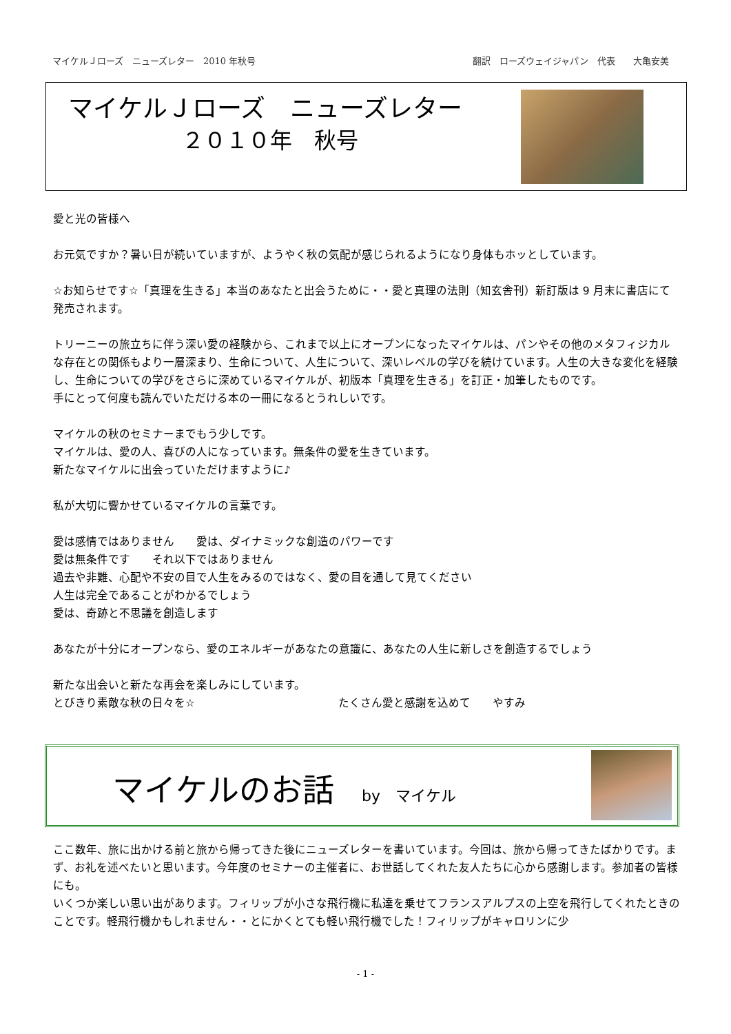マイケルＪローズ　ニューズレター　2010 年秋号 翻訳　ローズウェイジャパン　代表　　大亀安美
マイケルＪローズ　ニューズレター
２０１０年　秋号
愛と光の皆様へ
お元気ですか？暑い日が続いていますが、ようやく秋の気配が感じられるようになり身体もホッとしています。
☆お知らせです☆「真理を生きる」本当のあなたと出会うために・・愛と真理の法則（知玄舎刊）新訂版は 9 月末に書店にて発売されます。
トリーニーの旅立ちに伴う深い愛の経験から、これまで以上にオープンになったマイケルは、パンやその他のメタフィジカルな存在との関係もより一層深まり、生命について、人生について、深いレベルの学びを続けています。人生の大きな変化を経験し、生命についての学びをさらに深めているマイケルが、初版本「真理を生きる」を訂正・加筆したものです。
手にとって何度も読んでいただける本の一冊になるとうれしいです。
マイケルの秋のセミナーまでもう少しです。
マイケルは、愛の人、喜びの人になっています。無条件の愛を生きています。
新たなマイケルに出会っていただけますように♪
私が大切に響かせているマイケルの言葉です。
愛は感情ではありません　　愛は、ダイナミックな創造のパワーです
愛は無条件です　　それ以下ではありません
過去や非難、心配や不安の目で人生をみるのではなく、愛の目を通して見てください
人生は完全であることがわかるでしょう
愛は、奇跡と不思議を創造します
あなたが十分にオープンなら、愛のエネルギーがあなたの意識に、あなたの人生に新しさを創造するでしょう
新たな出会いと新たな再会を楽しみにしています。
とびきり素敵な秋の日々を☆　　　　　　　　　　　　　たくさん愛と感謝を込めて　　やすみ
マイケルのお話 by　マイケル
ここ数年、旅に出かける前と旅から帰ってきた後にニューズレターを書いています。今回は、旅から帰ってきたばかりです。まず、お礼を述べたいと思います。今年度のセミナーの主催者に、お世話してくれた友人たちに心から感謝します。参加者の皆様にも。
いくつか楽しい思い出があります。フィリップが小さな飛行機に私達を乗せてフランスアルプスの上空を飛行してくれたときのことです。軽飛行機かもしれません・・とにかくとても軽い飛行機でした！フィリップがキャロリンに少
- 1 -